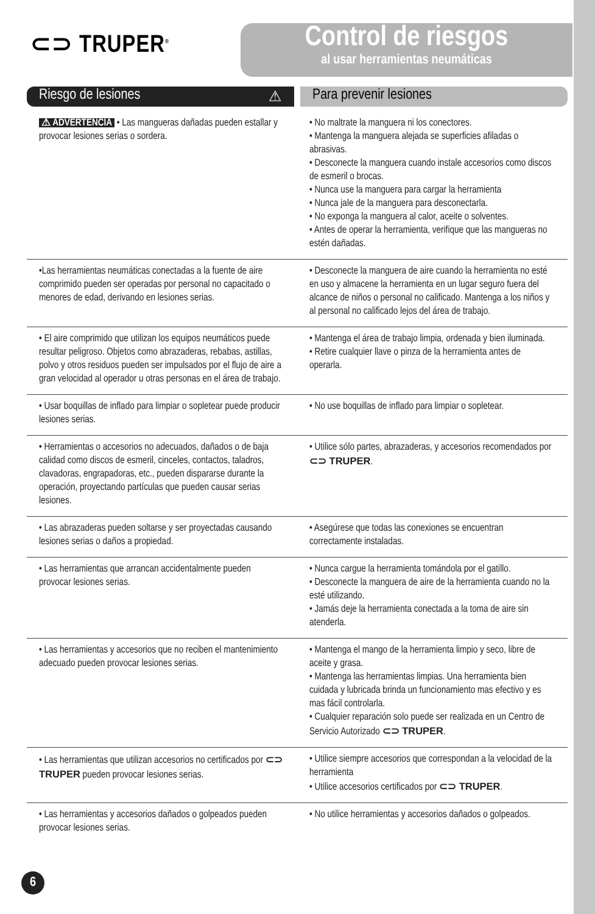⊂⊃ TRUPER<sup>®</sup>
Control de riesgos
al usar herramientas neumáticas
Riesgo de lesiones ⚠ Para prevenir lesiones
| ⚠ ADVERTENCIA • Las mangueras dañadas pueden estallar y provocar lesiones serias o sordera. | • No maltrate la manguera ni los conectores. • Mantenga la manguera alejada se superficies afiladas o abrasivas. • Desconecte la manguera cuando instale accesorios como discos de esmeril o brocas. • Nunca use la manguera para cargar la herramienta • Nunca jale de la manguera para desconectarla. • No exponga la manguera al calor, aceite o solventes. • Antes de operar la herramienta, verifique que las mangueras no estén dañadas. |
| •Las herramientas neumáticas conectadas a la fuente de aire comprimido pueden ser operadas por personal no capacitado o menores de edad, derivando en lesiones serias. | • Desconecte la manguera de aire cuando la herramienta no esté en uso y almacene la herramienta en un lugar seguro fuera del alcance de niños o personal no calificado. Mantenga a los niños y al personal no calificado lejos del área de trabajo. |
| • El aire comprimido que utilizan los equipos neumáticos puede resultar peligroso. Objetos como abrazaderas, rebabas, astillas, polvo y otros residuos pueden ser impulsados por el flujo de aire a gran velocidad al operador u otras personas en el área de trabajo. | • Mantenga el área de trabajo limpia, ordenada y bien iluminada. • Retire cualquier llave o pinza de la herramienta antes de operarla. |
| • Usar boquillas de inflado para limpiar o sopletear puede producir lesiones serias. | • No use boquillas de inflado para limpiar o sopletear. |
| • Herramientas o accesorios no adecuados, dañados o de baja calidad como discos de esmeril, cinceles, contactos, taladros, clavadoras, engrapadoras, etc., pueden dispararse durante la operación, proyectando partículas que pueden causar serias lesiones. | • Utilice sólo partes, abrazaderas, y accesorios recomendados por ⊂⊃ TRUPER . |
| • Las abrazaderas pueden soltarse y ser proyectadas causando lesiones serias o daños a propiedad. | • Asegúrese que todas las conexiones se encuentran correctamente instaladas. |
| • Las herramientas que arrancan accidentalmente pueden provocar lesiones serias. | • Nunca cargue la herramienta tomándola por el gatillo. • Desconecte la manguera de aire de la herramienta cuando no la esté utilizando. • Jamás deje la herramienta conectada a la toma de aire sin atenderla. |
| • Las herramientas y accesorios que no reciben el mantenimiento adecuado pueden provocar lesiones serias. | • Mantenga el mango de la herramienta limpio y seco, libre de aceite y grasa. • Mantenga las herramientas limpias. Una herramienta bien cuidada y lubricada brinda un funcionamiento mas efectivo y es mas fácil controlarla. • Cualquier reparación solo puede ser realizada en un Centro de Servicio Autorizado ⊂⊃ TRUPER . |
| • Las herramientas que utilizan accesorios no certificados por ⊂⊃ TRUPER pueden provocar lesiones serias. | • Utilice siempre accesorios que correspondan a la velocidad de la herramienta • Utilice accesorios certificados por ⊂⊃ TRUPER . |
| • Las herramientas y accesorios dañados o golpeados pueden provocar lesiones serias. | • No utilice herramientas y accesorios dañados o golpeados. |
6